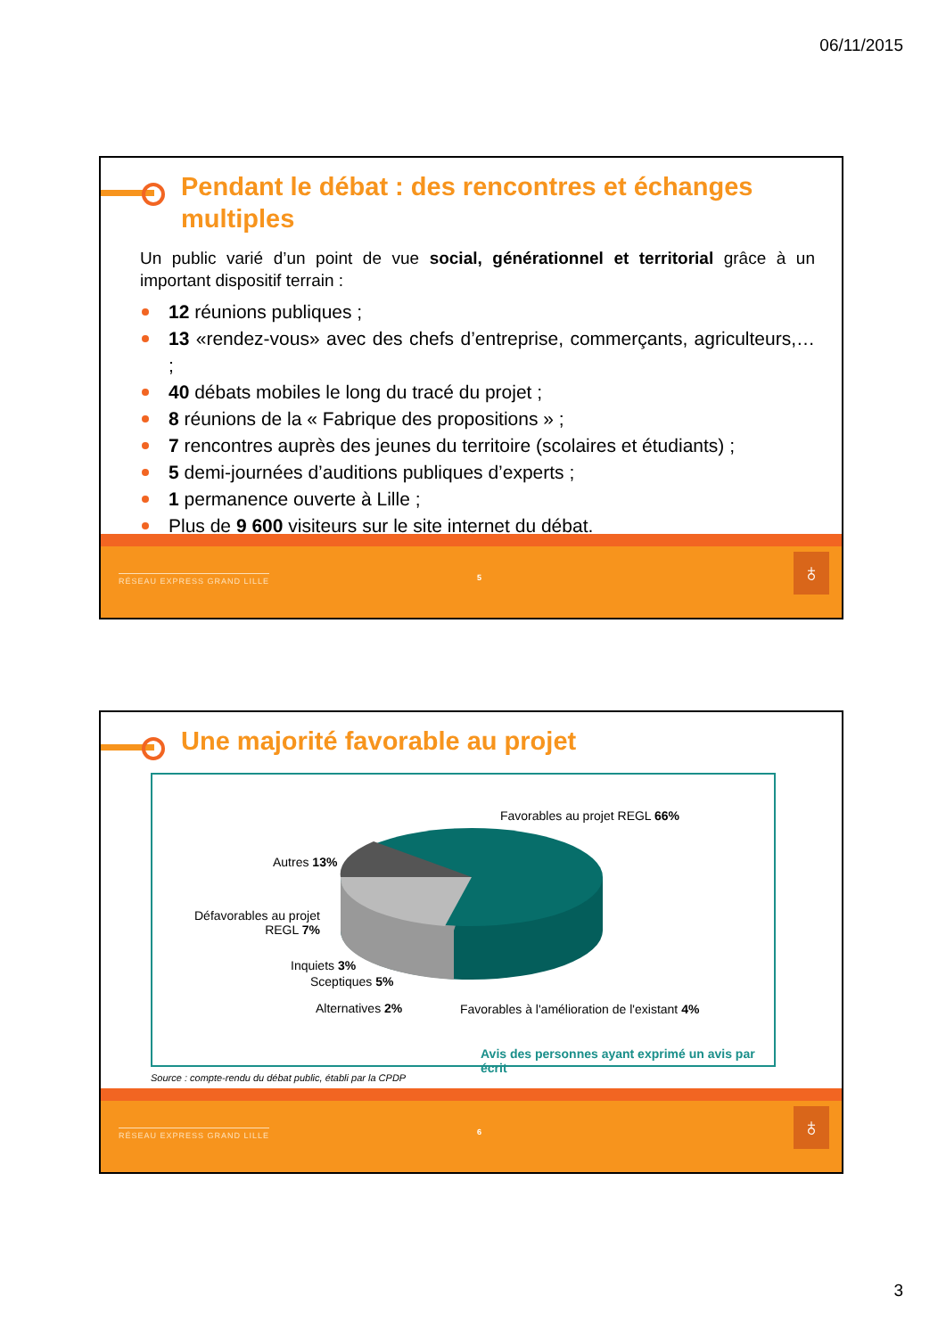06/11/2015
Pendant le débat : des rencontres et échanges multiples
Un public varié d’un point de vue social, générationnel et territorial grâce à un important dispositif terrain :
12 réunions publiques ;
13 «rendez-vous» avec des chefs d’entreprise, commerçants, agriculteurs,… ;
40 débats mobiles le long du tracé du projet ;
8 réunions de la « Fabrique des propositions » ;
7 rencontres auprès des jeunes du territoire (scolaires et étudiants) ;
5 demi-journées d’auditions publiques d’experts ;
1 permanence ouverte à Lille ;
Plus de 9 600 visiteurs sur le site internet du débat.
RÉSEAU EXPRESS GRAND LILLE 5 ♁
Une majorité favorable au projet
Favorables au projet REGL 66%
Autres 13%
Défavorables au projet
REGL 7%
Inquiets 3%
Sceptiques 5%
Alternatives 2% Favorables à l'amélioration de l'existant 4%
Avis des personnes ayant exprimé un avis par écrit
Source : compte-rendu du débat public, établi par la CPDP
RÉSEAU EXPRESS GRAND LILLE 6 ♁
3